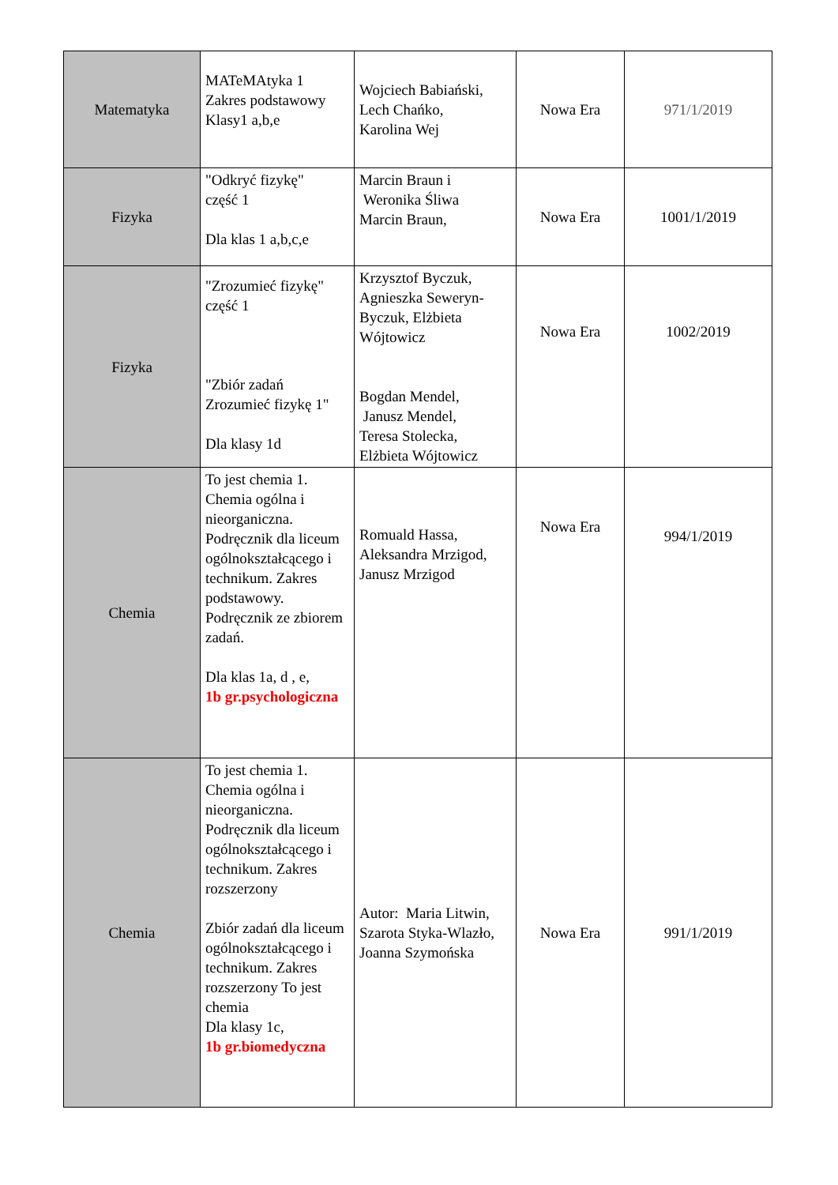| Matematyka | MATeMAtyka 1 Zakres podstawowy Klasy1 a,b,e | Wojciech Babiański, Lech Chańko, Karolina Wej | Nowa Era | 971/1/2019 |
| Fizyka | "Odkryć fizykę" część 1 Dla klas 1 a,b,c,e | Marcin Braun i Weronika Śliwa Marcin Braun, | Nowa Era | 1001/1/2019 |
| Fizyka | "Zrozumieć fizykę" część 1 "Zbiór zadań Zrozumieć fizykę 1" Dla klasy 1d | Krzysztof Byczuk, Agnieszka Seweryn-Byczuk, Elżbieta Wójtowicz Bogdan Mendel, Janusz Mendel, Teresa Stolecka, Elżbieta Wójtowicz | Nowa Era | 1002/2019 |
| Chemia | To jest chemia 1. Chemia ogólna i nieorganiczna. Podręcznik dla liceum ogólnokształcącego i technikum. Zakres podstawowy. Podręcznik ze zbiorem zadań. Dla klas 1a, d , e, 1b gr.psychologiczna | Romuald Hassa, Aleksandra Mrzigod, Janusz Mrzigod | Nowa Era | 994/1/2019 |
| Chemia | To jest chemia 1. Chemia ogólna i nieorganiczna. Podręcznik dla liceum ogólnokształcącego i technikum. Zakres rozszerzony Zbiór zadań dla liceum ogólnokształcącego i technikum. Zakres rozszerzony To jest chemia Dla klasy 1c, 1b gr.biomedyczna | Autor: Maria Litwin, Szarota Styka-Wlazło, Joanna Szymońska | Nowa Era | 991/1/2019 |